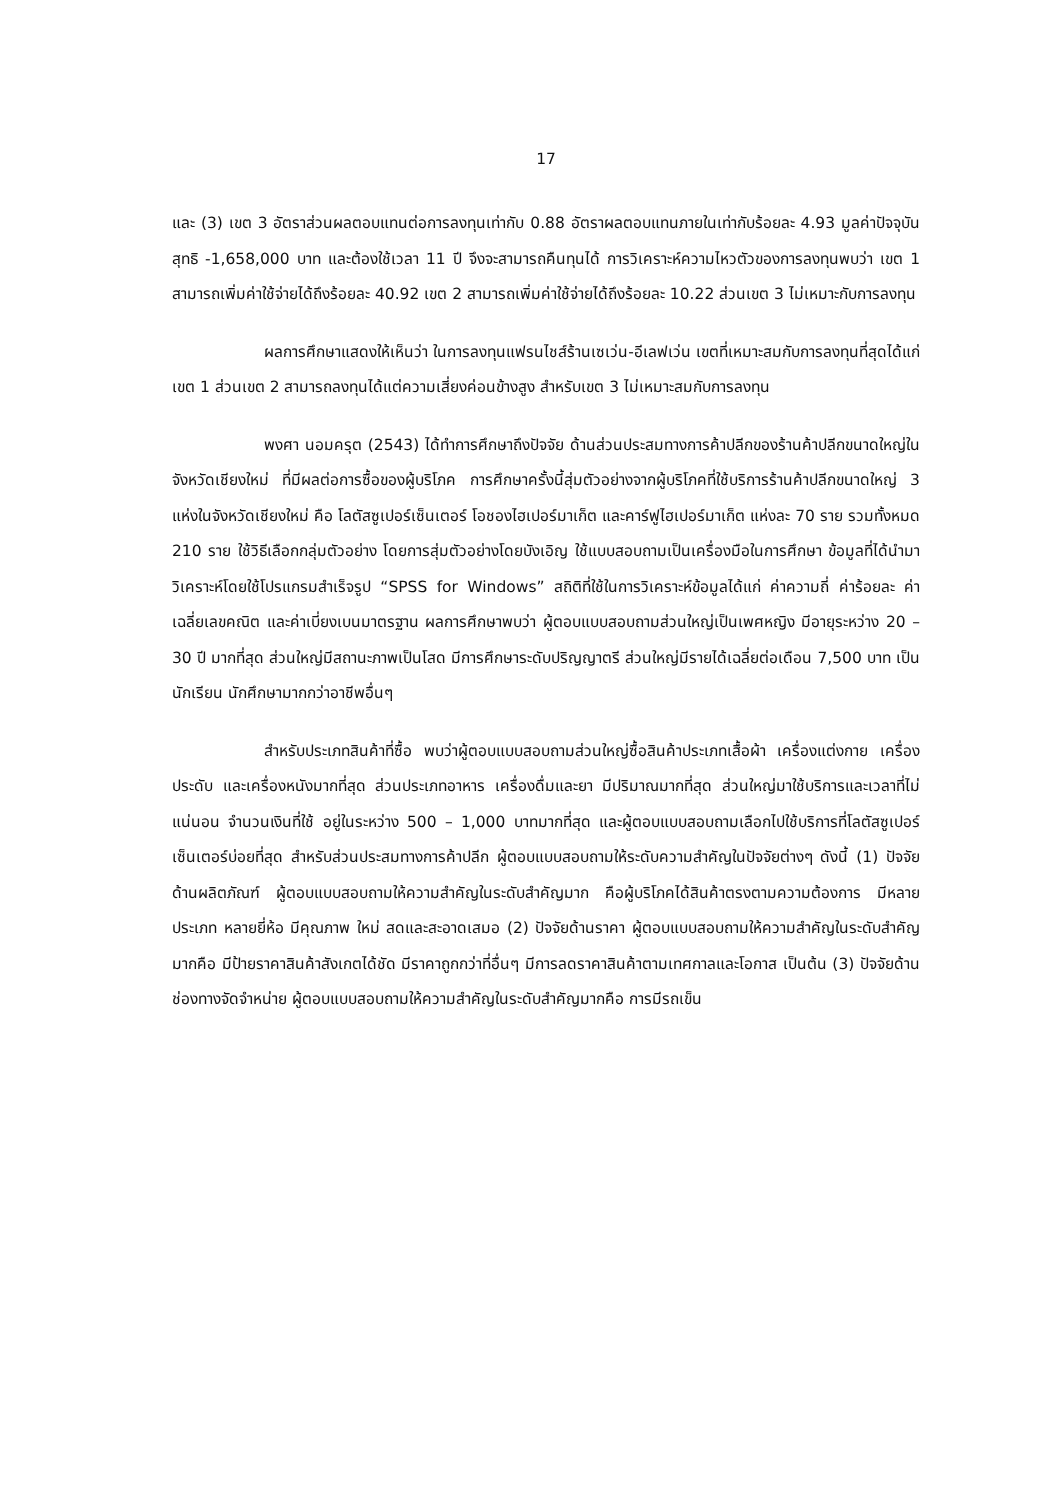17
และ (3) เขต 3 อัตราส่วนผลตอบแทนต่อการลงทุนเท่ากับ 0.88 อัตราผลตอบแทนภายในเท่ากับร้อยละ 4.93 มูลค่าปัจจุบันสุทธิ -1,658,000 บาท และต้องใช้เวลา 11 ปี จึงจะสามารถคืนทุนได้ การวิเคราะห์ความไหวตัวของการลงทุนพบว่า เขต 1 สามารถเพิ่มค่าใช้จ่ายได้ถึงร้อยละ 40.92 เขต 2 สามารถเพิ่มค่าใช้จ่ายได้ถึงร้อยละ 10.22 ส่วนเขต 3 ไม่เหมาะกับการลงทุน
ผลการศึกษาแสดงให้เห็นว่า ในการลงทุนแฟรนไชส์ร้านเซเว่น-อีเลฟเว่น เขตที่เหมาะสมกับการลงทุนที่สุดได้แก่เขต 1 ส่วนเขต 2 สามารถลงทุนได้แต่ความเสี่ยงค่อนข้างสูง สำหรับเขต 3 ไม่เหมาะสมกับการลงทุน
พงศา นอมครุต (2543) ได้ทำการศึกษาถึงปัจจัย ด้านส่วนประสมทางการค้าปลีกของร้านค้าปลีกขนาดใหญ่ในจังหวัดเชียงใหม่ ที่มีผลต่อการซื้อของผู้บริโภค การศึกษาครั้งนี้สุ่มตัวอย่างจากผู้บริโภคที่ใช้บริการร้านค้าปลีกขนาดใหญ่ 3 แห่งในจังหวัดเชียงใหม่ คือ โลตัสซูเปอร์เซ็นเตอร์ โอชองไฮเปอร์มาเก็ต และคาร์ฟูไฮเปอร์มาเก็ต แห่งละ 70 ราย รวมทั้งหมด 210 ราย ใช้วิธีเลือกกลุ่มตัวอย่าง โดยการสุ่มตัวอย่างโดยบังเอิญ ใช้แบบสอบถามเป็นเครื่องมือในการศึกษา ข้อมูลที่ได้นำมาวิเคราะห์โดยใช้โปรแกรมสำเร็จรูป “SPSS for Windows” สถิติที่ใช้ในการวิเคราะห์ข้อมูลได้แก่ ค่าความถี่ ค่าร้อยละ ค่าเฉลี่ยเลขคณิต และค่าเบี่ยงเบนมาตรฐาน ผลการศึกษาพบว่า ผู้ตอบแบบสอบถามส่วนใหญ่เป็นเพศหญิง มีอายุระหว่าง 20 – 30 ปี มากที่สุด ส่วนใหญ่มีสถานะภาพเป็นโสด มีการศึกษาระดับปริญญาตรี ส่วนใหญ่มีรายได้เฉลี่ยต่อเดือน 7,500 บาท เป็นนักเรียน นักศึกษามากกว่าอาชีพอื่นๆ
สำหรับประเภทสินค้าที่ซื้อ พบว่าผู้ตอบแบบสอบถามส่วนใหญ่ซื้อสินค้าประเภทเสื้อผ้า เครื่องแต่งกาย เครื่องประดับ และเครื่องหนังมากที่สุด ส่วนประเภทอาหาร เครื่องดื่มและยา มีปริมาณมากที่สุด ส่วนใหญ่มาใช้บริการและเวลาที่ไม่แน่นอน จำนวนเงินที่ใช้ อยู่ในระหว่าง 500 – 1,000 บาทมากที่สุด และผู้ตอบแบบสอบถามเลือกไปใช้บริการที่โลตัสซูเปอร์เซ็นเตอร์บ่อยที่สุด สำหรับส่วนประสมทางการค้าปลีก ผู้ตอบแบบสอบถามให้ระดับความสำคัญในปัจจัยต่างๆ ดังนี้ (1) ปัจจัยด้านผลิตภัณฑ์ ผู้ตอบแบบสอบถามให้ความสำคัญในระดับสำคัญมาก คือผู้บริโภคได้สินค้าตรงตามความต้องการ มีหลายประเภท หลายยี่ห้อ มีคุณภาพ ใหม่ สดและสะอาดเสมอ (2) ปัจจัยด้านราคา ผู้ตอบแบบสอบถามให้ความสำคัญในระดับสำคัญมากคือ มีป้ายราคาสินค้าสังเกตได้ชัด มีราคาถูกกว่าที่อื่นๆ มีการลดราคาสินค้าตามเทศกาลและโอกาส เป็นต้น (3) ปัจจัยด้านช่องทางจัดจำหน่าย ผู้ตอบแบบสอบถามให้ความสำคัญในระดับสำคัญมากคือ การมีรถเข็น